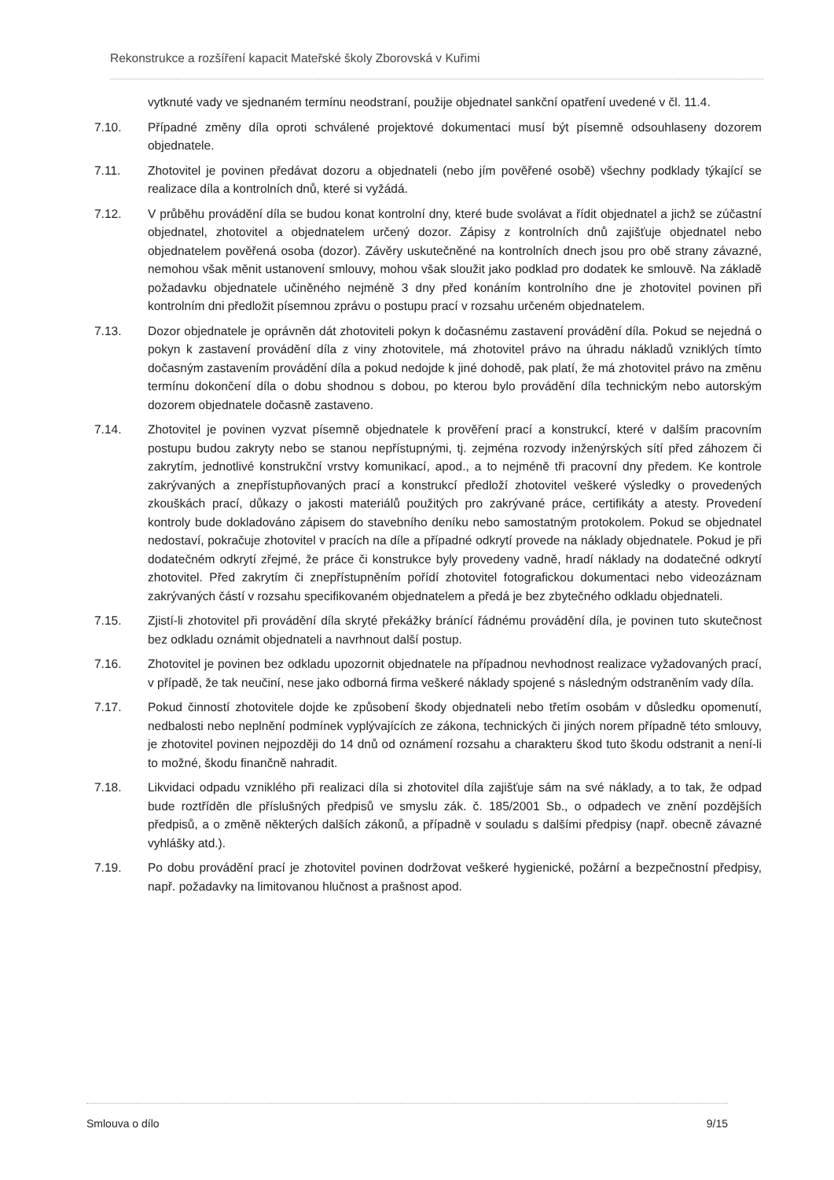Rekonstrukce a rozšíření kapacit Mateřské školy Zborovská v Kuřimi
vytknuté vady ve sjednaném termínu neodstraní, použije objednatel sankční opatření uvedené v čl. 11.4.
7.10. Případné změny díla oproti schválené projektové dokumentaci musí být písemně odsouhlaseny dozorem objednatele.
7.11. Zhotovitel je povinen předávat dozoru a objednateli (nebo jím pověřené osobě) všechny podklady týkající se realizace díla a kontrolních dnů, které si vyžádá.
7.12. V průběhu provádění díla se budou konat kontrolní dny, které bude svolávat a řídit objednatel a jichž se zúčastní objednatel, zhotovitel a objednatelem určený dozor. Zápisy z kontrolních dnů zajišťuje objednatel nebo objednatelem pověřená osoba (dozor). Závěry uskutečněné na kontrolních dnech jsou pro obě strany závazné, nemohou však měnit ustanovení smlouvy, mohou však sloužit jako podklad pro dodatek ke smlouvě. Na základě požadavku objednatele učiněného nejméně 3 dny před konáním kontrolního dne je zhotovitel povinen při kontrolním dni předložit písemnou zprávu o postupu prací v rozsahu určeném objednatelem.
7.13. Dozor objednatele je oprávněn dát zhotoviteli pokyn k dočasnému zastavení provádění díla. Pokud se nejedná o pokyn k zastavení provádění díla z viny zhotovitele, má zhotovitel právo na úhradu nákladů vzniklých tímto dočasným zastavením provádění díla a pokud nedojde k jiné dohodě, pak platí, že má zhotovitel právo na změnu termínu dokončení díla o dobu shodnou s dobou, po kterou bylo provádění díla technickým nebo autorským dozorem objednatele dočasně zastaveno.
7.14. Zhotovitel je povinen vyzvat písemně objednatele k prověření prací a konstrukcí, které v dalším pracovním postupu budou zakryty nebo se stanou nepřístupnými, tj. zejména rozvody inženýrských sítí před záhozem či zakrytím, jednotlivé konstrukční vrstvy komunikací, apod., a to nejméně tři pracovní dny předem. Ke kontrole zakrývaných a znepřístupňovaných prací a konstrukcí předloží zhotovitel veškeré výsledky o provedených zkouškách prací, důkazy o jakosti materiálů použitých pro zakrývané práce, certifikáty a atesty. Provedení kontroly bude dokladováno zápisem do stavebního deníku nebo samostatným protokolem. Pokud se objednatel nedostaví, pokračuje zhotovitel v pracích na díle a případné odkrytí provede na náklady objednatele. Pokud je při dodatečném odkrytí zřejmé, že práce či konstrukce byly provedeny vadně, hradí náklady na dodatečné odkrytí zhotovitel. Před zakrytím či znepřístupněním pořídí zhotovitel fotografickou dokumentaci nebo videozáznam zakrývaných částí v rozsahu specifikovaném objednatelem a předá je bez zbytečného odkladu objednateli.
7.15. Zjistí-li zhotovitel při provádění díla skryté překážky bránící řádnému provádění díla, je povinen tuto skutečnost bez odkladu oznámit objednateli a navrhnout další postup.
7.16. Zhotovitel je povinen bez odkladu upozornit objednatele na případnou nevhodnost realizace vyžadovaných prací, v případě, že tak neučiní, nese jako odborná firma veškeré náklady spojené s následným odstraněním vady díla.
7.17. Pokud činností zhotovitele dojde ke způsobení škody objednateli nebo třetím osobám v důsledku opomenutí, nedbalosti nebo neplnění podmínek vyplývajících ze zákona, technických či jiných norem případně této smlouvy, je zhotovitel povinen nejpozději do 14 dnů od oznámení rozsahu a charakteru škod tuto škodu odstranit a není-li to možné, škodu finančně nahradit.
7.18. Likvidaci odpadu vzniklého při realizaci díla si zhotovitel díla zajišťuje sám na své náklady, a to tak, že odpad bude roztříděn dle příslušných předpisů ve smyslu zák. č. 185/2001 Sb., o odpadech ve znění pozdějších předpisů, a o změně některých dalších zákonů, a případně v souladu s dalšími předpisy (např. obecně závazné vyhlášky atd.).
7.19. Po dobu provádění prací je zhotovitel povinen dodržovat veškeré hygienické, požární a bezpečnostní předpisy, např. požadavky na limitovanou hlučnost a prašnost apod.
Smlouva o dílo 9/15